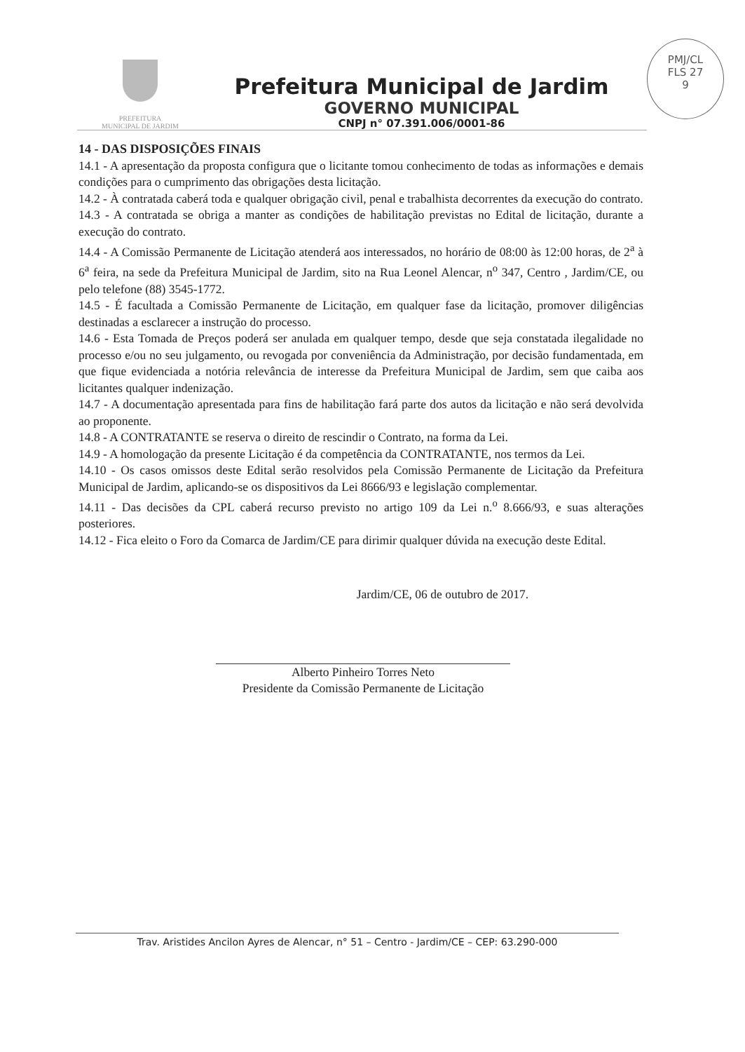PREFEITURA
MUNICIPAL DE JARDIM
Prefeitura Municipal de Jardim
GOVERNO MUNICIPAL
CNPJ n° 07.391.006/0001-86
PMJ/CL
FLS 27
9
14 - DAS DISPOSIÇÕES FINAIS
14.1 - A apresentação da proposta configura que o licitante tomou conhecimento de todas as informações e demais condições para o cumprimento das obrigações desta licitação.
14.2 - À contratada caberá toda e qualquer obrigação civil, penal e trabalhista decorrentes da execução do contrato.
14.3 - A contratada se obriga a manter as condições de habilitação previstas no Edital de licitação, durante a execução do contrato.
14.4 - A Comissão Permanente de Licitação atenderá aos interessados, no horário de 08:00 às 12:00 horas, de 2<sup>a</sup> à 6<sup>a</sup> feira, na sede da Prefeitura Municipal de Jardim, sito na Rua Leonel Alencar, n<sup>o</sup> 347, Centro , Jardim/CE, ou pelo telefone (88) 3545-1772.
14.5 - É facultada a Comissão Permanente de Licitação, em qualquer fase da licitação, promover diligências destinadas a esclarecer a instrução do processo.
14.6 - Esta Tomada de Preços poderá ser anulada em qualquer tempo, desde que seja constatada ilegalidade no processo e/ou no seu julgamento, ou revogada por conveniência da Administração, por decisão fundamentada, em que fique evidenciada a notória relevância de interesse da Prefeitura Municipal de Jardim, sem que caiba aos licitantes qualquer indenização.
14.7 - A documentação apresentada para fins de habilitação fará parte dos autos da licitação e não será devolvida ao proponente.
14.8 - A CONTRATANTE se reserva o direito de rescindir o Contrato, na forma da Lei.
14.9 - A homologação da presente Licitação é da competência da CONTRATANTE, nos termos da Lei.
14.10 - Os casos omissos deste Edital serão resolvidos pela Comissão Permanente de Licitação da Prefeitura Municipal de Jardim, aplicando-se os dispositivos da Lei 8666/93 e legislação complementar.
14.11 - Das decisões da CPL caberá recurso previsto no artigo 109 da Lei n.<sup>o</sup> 8.666/93, e suas alterações posteriores.
14.12 - Fica eleito o Foro da Comarca de Jardim/CE para dirimir qualquer dúvida na execução deste Edital.
Jardim/CE, 06 de outubro de 2017.
Alberto Pinheiro Torres Neto
Presidente da Comissão Permanente de Licitação
Trav. Aristides Ancilon Ayres de Alencar, n° 51 – Centro - Jardim/CE – CEP: 63.290-000